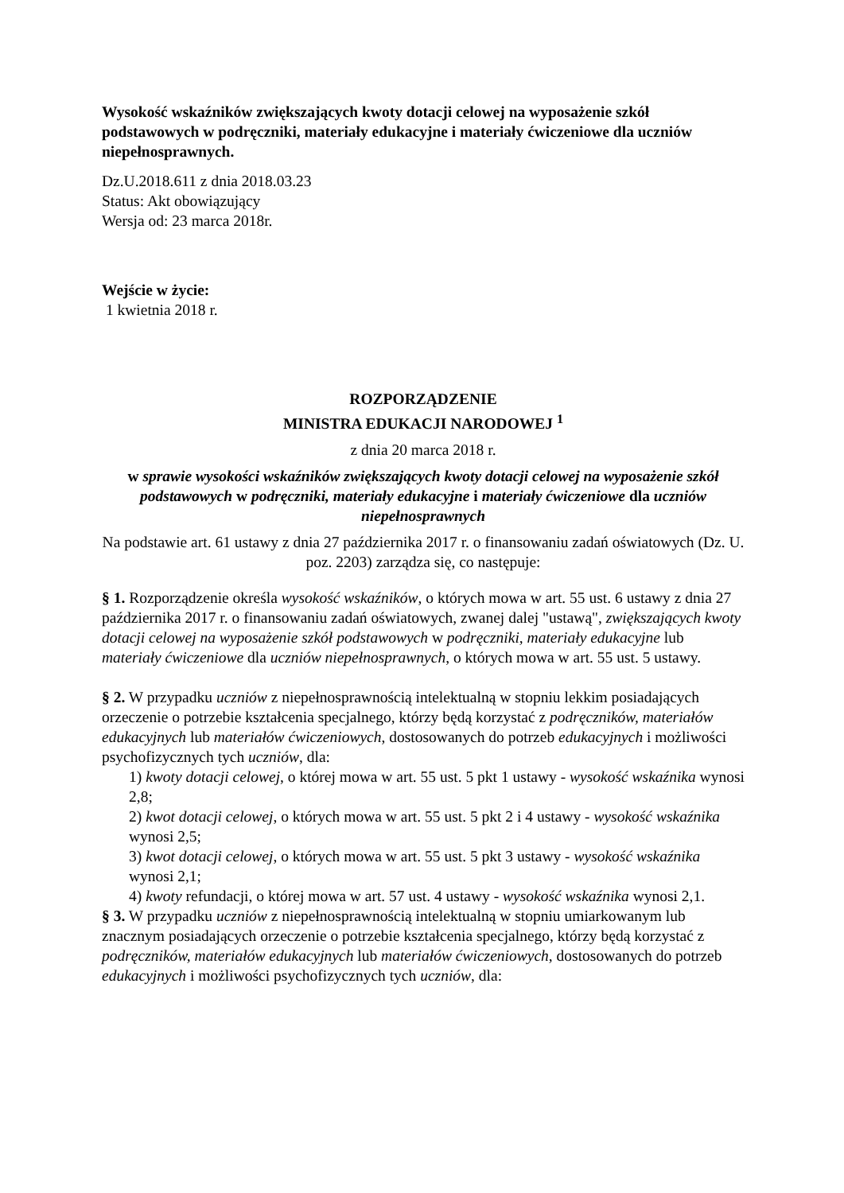Wysokość wskaźników zwiększających kwoty dotacji celowej na wyposażenie szkół podstawowych w podręczniki, materiały edukacyjne i materiały ćwiczeniowe dla uczniów niepełnosprawnych.
Dz.U.2018.611 z dnia 2018.03.23
Status: Akt obowiązujący
Wersja od: 23 marca 2018r.
Wejście w życie:
1 kwietnia 2018 r.
ROZPORZĄDZENIE
MINISTRA EDUKACJI NARODOWEJ <sup>1</sup>
z dnia 20 marca 2018 r.
w sprawie wysokości wskaźników zwiększających kwoty dotacji celowej na wyposażenie szkół podstawowych w podręczniki, materiały edukacyjne i materiały ćwiczeniowe dla uczniów niepełnosprawnych
Na podstawie art. 61 ustawy z dnia 27 października 2017 r. o finansowaniu zadań oświatowych (Dz. U. poz. 2203) zarządza się, co następuje:
§ 1. Rozporządzenie określa wysokość wskaźników, o których mowa w art. 55 ust. 6 ustawy z dnia 27 października 2017 r. o finansowaniu zadań oświatowych, zwanej dalej "ustawą", zwiększających kwoty dotacji celowej na wyposażenie szkół podstawowych w podręczniki, materiały edukacyjne lub materiały ćwiczeniowe dla uczniów niepełnosprawnych, o których mowa w art. 55 ust. 5 ustawy.
§ 2. W przypadku uczniów z niepełnosprawnością intelektualną w stopniu lekkim posiadających orzeczenie o potrzebie kształcenia specjalnego, którzy będą korzystać z podręczników, materiałów edukacyjnych lub materiałów ćwiczeniowych, dostosowanych do potrzeb edukacyjnych i możliwości psychofizycznych tych uczniów, dla:
1) kwoty dotacji celowej, o której mowa w art. 55 ust. 5 pkt 1 ustawy - wysokość wskaźnika wynosi 2,8;
2) kwot dotacji celowej, o których mowa w art. 55 ust. 5 pkt 2 i 4 ustawy - wysokość wskaźnika wynosi 2,5;
3) kwot dotacji celowej, o których mowa w art. 55 ust. 5 pkt 3 ustawy - wysokość wskaźnika wynosi 2,1;
4) kwoty refundacji, o której mowa w art. 57 ust. 4 ustawy - wysokość wskaźnika wynosi 2,1.
§ 3. W przypadku uczniów z niepełnosprawnością intelektualną w stopniu umiarkowanym lub znacznym posiadających orzeczenie o potrzebie kształcenia specjalnego, którzy będą korzystać z podręczników, materiałów edukacyjnych lub materiałów ćwiczeniowych, dostosowanych do potrzeb edukacyjnych i możliwości psychofizycznych tych uczniów, dla: